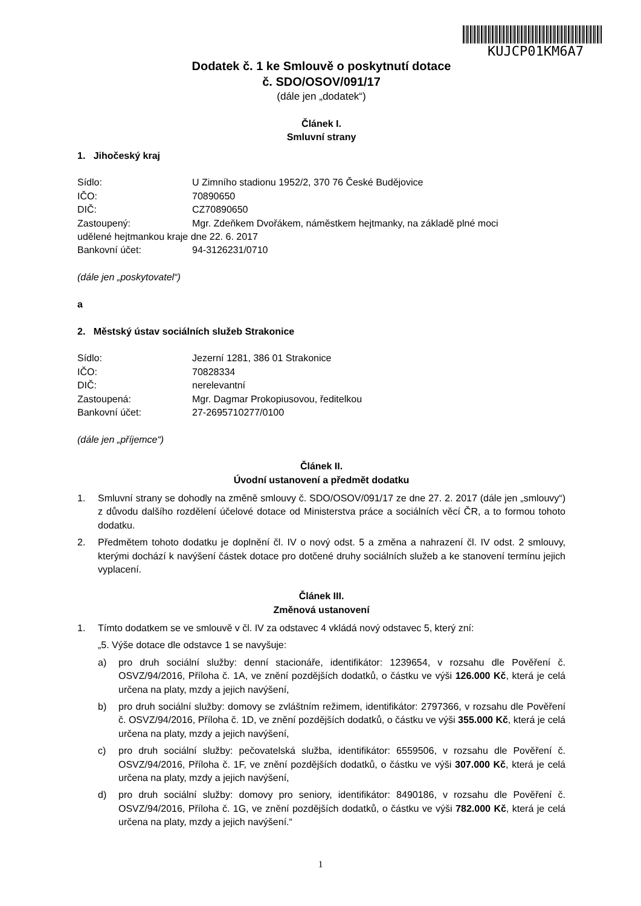KUJCP01KM6A7
Dodatek č. 1 ke Smlouvě o poskytnutí dotace
č. SDO/OSOV/091/17
(dále jen „dodatek“)
Článek I.
Smluvní strany
1. Jihočeský kraj
Sídlo: U Zimního stadionu 1952/2, 370 76 České Budějovice
IČO: 70890650
DIČ: CZ70890650
Zastoupený: Mgr. Zdeňkem Dvořákem, náměstkem hejtmanky, na základě plné moci
udělené hejtmankou kraje dne 22. 6. 2017
Bankovní účet: 94-3126231/0710
(dále jen „poskytovatel“)
a
2. Městský ústav sociálních služeb Strakonice
Sídlo: Jezerní 1281, 386 01 Strakonice
IČO: 70828334
DIČ: nerelevantní
Zastoupená: Mgr. Dagmar Prokopiusovou, ředitelkou
Bankovní účet: 27-2695710277/0100
(dále jen „příjemce“)
Článek II.
Úvodní ustanovení a předmět dodatku
1. Smluvní strany se dohodly na změně smlouvy č. SDO/OSOV/091/17 ze dne 27. 2. 2017 (dále jen „smlouvy“) z důvodu dalšího rozdělení účelové dotace od Ministerstva práce a sociálních věcí ČR, a to formou tohoto dodatku.
2. Předmětem tohoto dodatku je doplnění čl. IV o nový odst. 5 a změna a nahrazení čl. IV odst. 2 smlouvy, kterými dochází k navýšení částek dotace pro dotčené druhy sociálních služeb a ke stanovení termínu jejich vyplacení.
Článek III.
Změnová ustanovení
1. Tímto dodatkem se ve smlouvě v čl. IV za odstavec 4 vkládá nový odstavec 5, který zní:
„5. Výše dotace dle odstavce 1 se navyšuje:
a) pro druh sociální služby: denní stacionáře, identifikátor: 1239654, v rozsahu dle Pověření č. OSVZ/94/2016, Příloha č. 1A, ve znění pozdějších dodatků, o částku ve výši 126.000 Kč, která je celá určena na platy, mzdy a jejich navýšení,
b) pro druh sociální služby: domovy se zvláštním režimem, identifikátor: 2797366, v rozsahu dle Pověření č. OSVZ/94/2016, Příloha č. 1D, ve znění pozdějších dodatků, o částku ve výši 355.000 Kč, která je celá určena na platy, mzdy a jejich navýšení,
c) pro druh sociální služby: pečovatelská služba, identifikátor: 6559506, v rozsahu dle Pověření č. OSVZ/94/2016, Příloha č. 1F, ve znění pozdějších dodatků, o částku ve výši 307.000 Kč, která je celá určena na platy, mzdy a jejich navýšení,
d) pro druh sociální služby: domovy pro seniory, identifikátor: 8490186, v rozsahu dle Pověření č. OSVZ/94/2016, Příloha č. 1G, ve znění pozdějších dodatků, o částku ve výši 782.000 Kč, která je celá určena na platy, mzdy a jejich navýšení.“
1